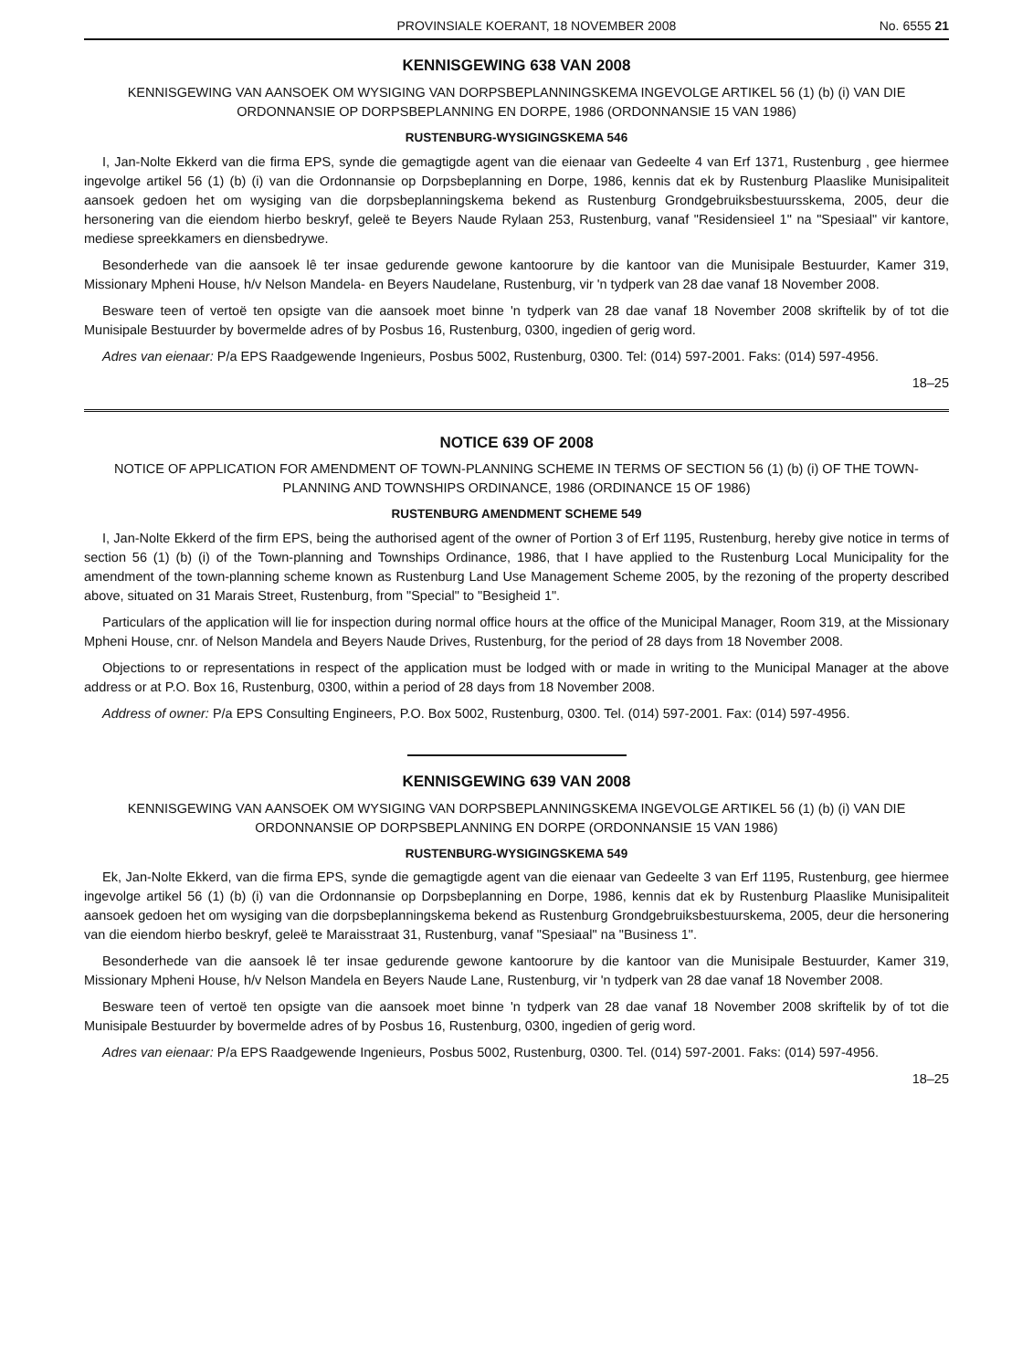PROVINSIALE KOERANT, 18 NOVEMBER 2008 No. 6555 21
KENNISGEWING 638 VAN 2008
KENNISGEWING VAN AANSOEK OM WYSIGING VAN DORPSBEPLANNINGSKEMA INGEVOLGE ARTIKEL 56 (1) (b) (i) VAN DIE ORDONNANSIE OP DORPSBEPLANNING EN DORPE, 1986 (ORDONNANSIE 15 VAN 1986)
RUSTENBURG-WYSIGINGSKEMA 546
I, Jan-Nolte Ekkerd van die firma EPS, synde die gemagtigde agent van die eienaar van Gedeelte 4 van Erf 1371, Rustenburg , gee hiermee ingevolge artikel 56 (1) (b) (i) van die Ordonnansie op Dorpsbeplanning en Dorpe, 1986, kennis dat ek by Rustenburg Plaaslike Munisipaliteit aansoek gedoen het om wysiging van die dorpsbeplanningskema bekend as Rustenburg Grondgebruiksbestuursskema, 2005, deur die hersonering van die eiendom hierbo beskryf, geleë te Beyers Naude Rylaan 253, Rustenburg, vanaf "Residensieel 1" na "Spesiaal" vir kantore, mediese spreekkamers en diensbedrywe.
Besonderhede van die aansoek lê ter insae gedurende gewone kantoorure by die kantoor van die Munisipale Bestuurder, Kamer 319, Missionary Mpheni House, h/v Nelson Mandela- en Beyers Naudelane, Rustenburg, vir 'n tydperk van 28 dae vanaf 18 November 2008.
Besware teen of vertoë ten opsigte van die aansoek moet binne 'n tydperk van 28 dae vanaf 18 November 2008 skriftelik by of tot die Munisipale Bestuurder by bovermelde adres of by Posbus 16, Rustenburg, 0300, ingedien of gerig word.
Adres van eienaar: P/a EPS Raadgewende Ingenieurs, Posbus 5002, Rustenburg, 0300. Tel: (014) 597-2001. Faks: (014) 597-4956.
18–25
NOTICE 639 OF 2008
NOTICE OF APPLICATION FOR AMENDMENT OF TOWN-PLANNING SCHEME IN TERMS OF SECTION 56 (1) (b) (i) OF THE TOWN-PLANNING AND TOWNSHIPS ORDINANCE, 1986 (ORDINANCE 15 OF 1986)
RUSTENBURG AMENDMENT SCHEME 549
I, Jan-Nolte Ekkerd of the firm EPS, being the authorised agent of the owner of Portion 3 of Erf 1195, Rustenburg, hereby give notice in terms of section 56 (1) (b) (i) of the Town-planning and Townships Ordinance, 1986, that I have applied to the Rustenburg Local Municipality for the amendment of the town-planning scheme known as Rustenburg Land Use Management Scheme 2005, by the rezoning of the property described above, situated on 31 Marais Street, Rustenburg, from "Special" to "Besigheid 1".
Particulars of the application will lie for inspection during normal office hours at the office of the Municipal Manager, Room 319, at the Missionary Mpheni House, cnr. of Nelson Mandela and Beyers Naude Drives, Rustenburg, for the period of 28 days from 18 November 2008.
Objections to or representations in respect of the application must be lodged with or made in writing to the Municipal Manager at the above address or at P.O. Box 16, Rustenburg, 0300, within a period of 28 days from 18 November 2008.
Address of owner: P/a EPS Consulting Engineers, P.O. Box 5002, Rustenburg, 0300. Tel. (014) 597-2001. Fax: (014) 597-4956.
KENNISGEWING 639 VAN 2008
KENNISGEWING VAN AANSOEK OM WYSIGING VAN DORPSBEPLANNINGSKEMA INGEVOLGE ARTIKEL 56 (1) (b) (i) VAN DIE ORDONNANSIE OP DORPSBEPLANNING EN DORPE (ORDONNANSIE 15 VAN 1986)
RUSTENBURG-WYSIGINGSKEMA 549
Ek, Jan-Nolte Ekkerd, van die firma EPS, synde die gemagtigde agent van die eienaar van Gedeelte 3 van Erf 1195, Rustenburg, gee hiermee ingevolge artikel 56 (1) (b) (i) van die Ordonnansie op Dorpsbeplanning en Dorpe, 1986, kennis dat ek by Rustenburg Plaaslike Munisipaliteit aansoek gedoen het om wysiging van die dorpsbeplanningskema bekend as Rustenburg Grondgebruiksbestuurskema, 2005, deur die hersonering van die eiendom hierbo beskryf, geleë te Maraisstraat 31, Rustenburg, vanaf "Spesiaal" na "Business 1".
Besonderhede van die aansoek lê ter insae gedurende gewone kantoorure by die kantoor van die Munisipale Bestuurder, Kamer 319, Missionary Mpheni House, h/v Nelson Mandela en Beyers Naude Lane, Rustenburg, vir 'n tydperk van 28 dae vanaf 18 November 2008.
Besware teen of vertoë ten opsigte van die aansoek moet binne 'n tydperk van 28 dae vanaf 18 November 2008 skriftelik by of tot die Munisipale Bestuurder by bovermelde adres of by Posbus 16, Rustenburg, 0300, ingedien of gerig word.
Adres van eienaar: P/a EPS Raadgewende Ingenieurs, Posbus 5002, Rustenburg, 0300. Tel. (014) 597-2001. Faks: (014) 597-4956.
18–25